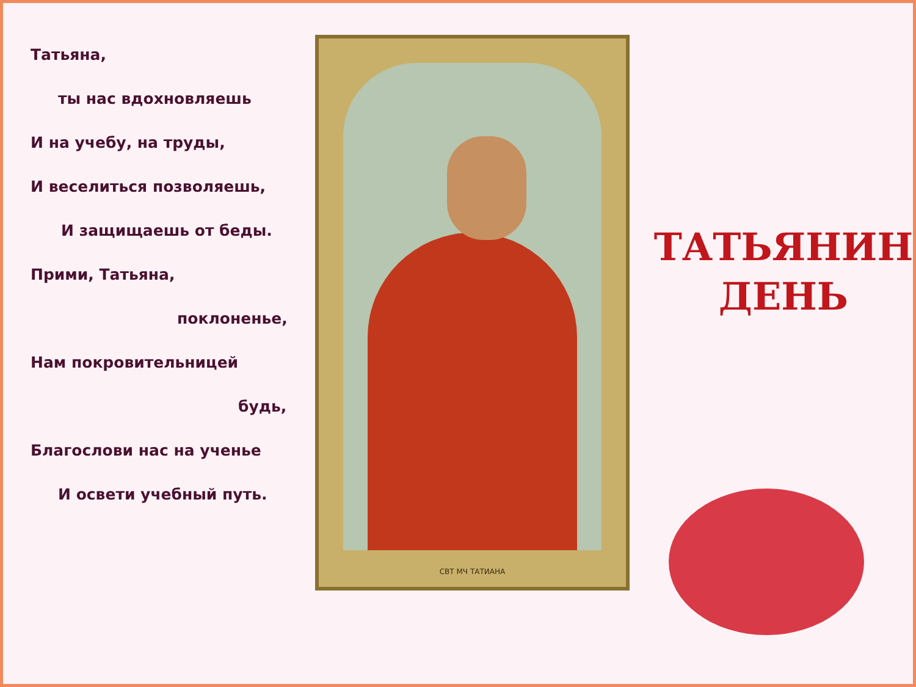Татьяна,
ты нас вдохновляешь
И на учебу, на труды,
И веселиться позволяешь,
И защищаешь от беды.
Прими, Татьяна,
поклоненье,
Нам покровительницей
будь,
Благослови нас на ученье
И освети учебный путь.
СВТ МЧ ТАТИАНА
ТАТЬЯНИН
ДЕНЬ